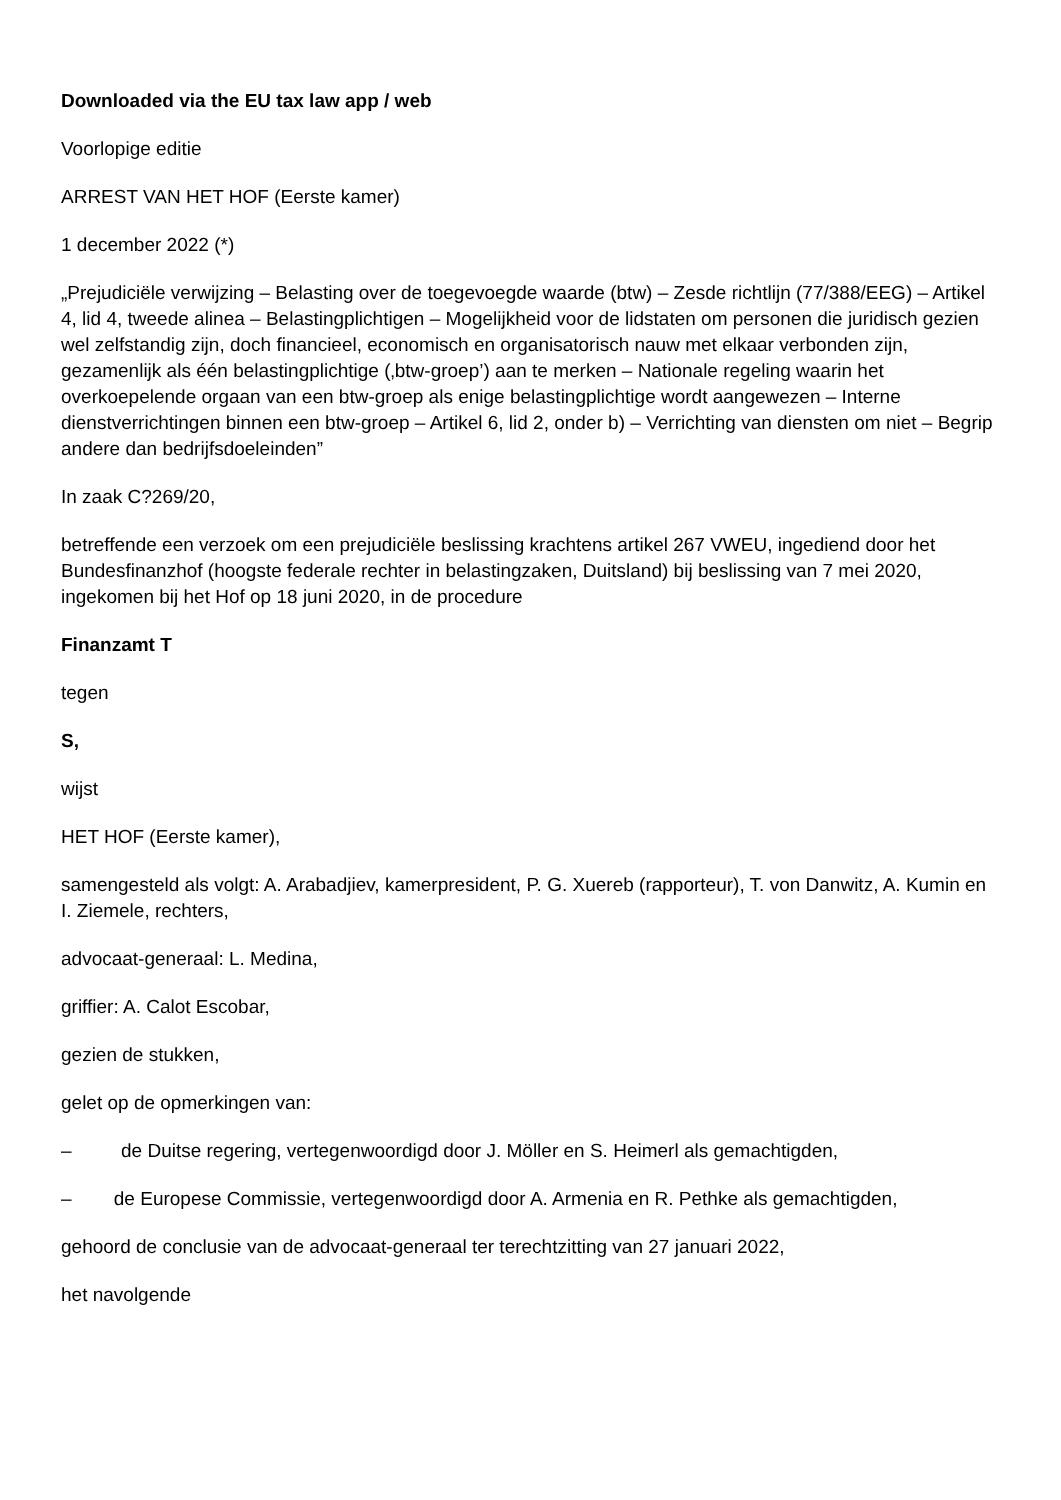Downloaded via the EU tax law app / web
Voorlopige editie
ARREST VAN HET HOF (Eerste kamer)
1 december 2022 (*)
„Prejudiciële verwijzing – Belasting over de toegevoegde waarde (btw) – Zesde richtlijn (77/388/EEG) – Artikel 4, lid 4, tweede alinea – Belastingplichtigen – Mogelijkheid voor de lidstaten om personen die juridisch gezien wel zelfstandig zijn, doch financieel, economisch en organisatorisch nauw met elkaar verbonden zijn, gezamenlijk als één belastingplichtige (‚btw-groep’) aan te merken – Nationale regeling waarin het overkoepelende orgaan van een btw-groep als enige belastingplichtige wordt aangewezen – Interne dienstverrichtingen binnen een btw-groep – Artikel 6, lid 2, onder b) – Verrichting van diensten om niet – Begrip andere dan bedrijfsdoeleinden”
In zaak C?269/20,
betreffende een verzoek om een prejudiciële beslissing krachtens artikel 267 VWEU, ingediend door het Bundesfinanzhof (hoogste federale rechter in belastingzaken, Duitsland) bij beslissing van 7 mei 2020, ingekomen bij het Hof op 18 juni 2020, in de procedure
Finanzamt T
tegen
S,
wijst
HET HOF (Eerste kamer),
samengesteld als volgt: A. Arabadjiev, kamerpresident, P. G. Xuereb (rapporteur), T. von Danwitz, A. Kumin en I. Ziemele, rechters,
advocaat-generaal: L. Medina,
griffier: A. Calot Escobar,
gezien de stukken,
gelet op de opmerkingen van:
– de Duitse regering, vertegenwoordigd door J. Möller en S. Heimerl als gemachtigden,
– de Europese Commissie, vertegenwoordigd door A. Armenia en R. Pethke als gemachtigden,
gehoord de conclusie van de advocaat-generaal ter terechtzitting van 27 januari 2022,
het navolgende